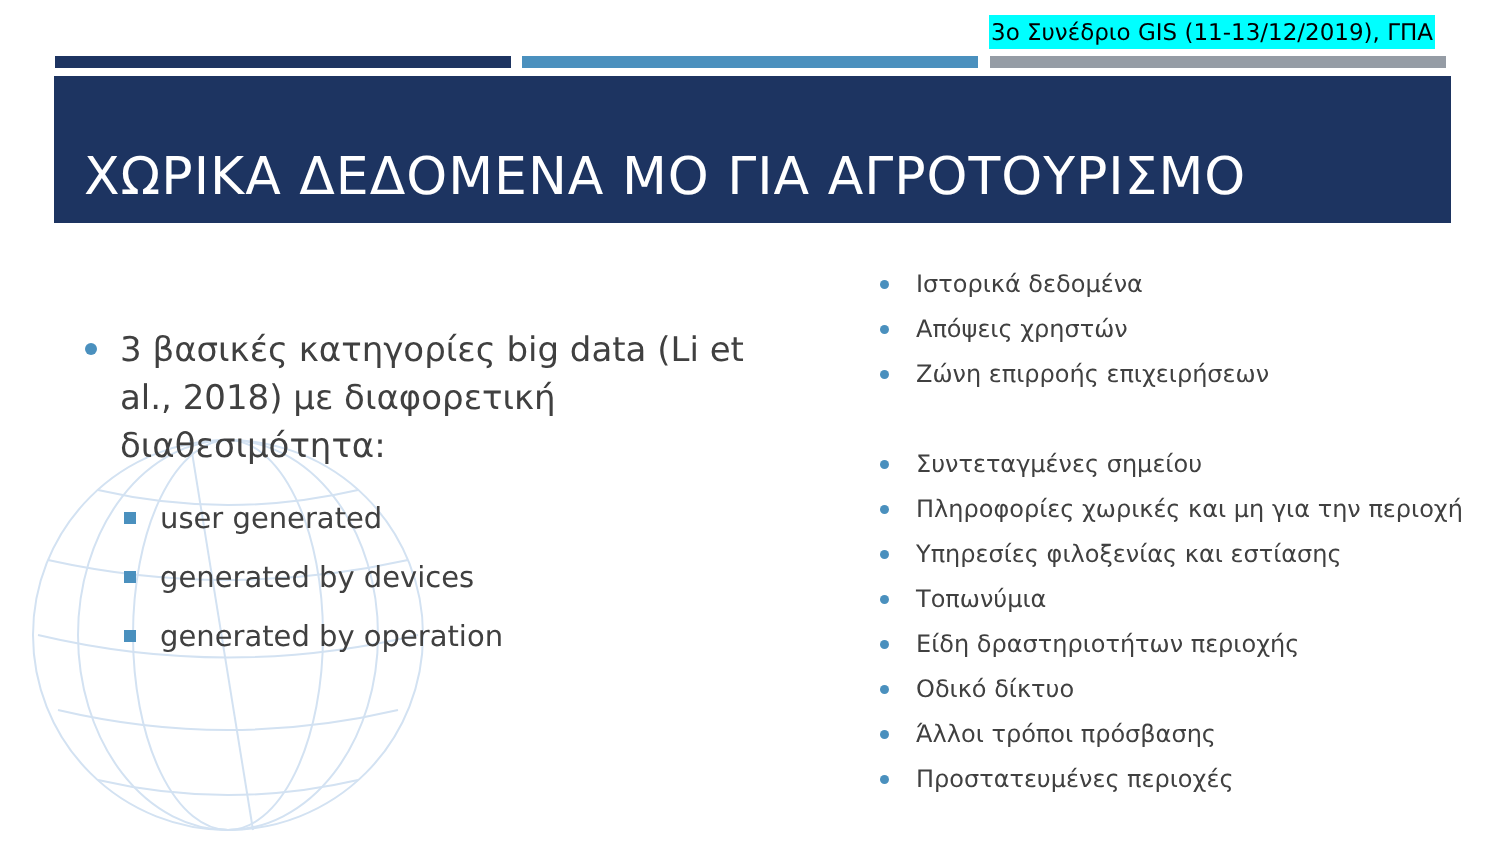3ο Συνέδριο GIS (11-13/12/2019), ΓΠΑ
ΧΩΡΙΚΑ ΔΕΔΟΜΕΝΑ ΜΟ ΓΙΑ ΑΓΡΟΤΟΥΡΙΣΜΟ
3 βασικές κατηγορίες big data (Li et al., 2018) με διαφορετική διαθεσιμότητα:
user generated
generated by devices
generated by operation
Ιστορικά δεδομένα
Απόψεις χρηστών
Ζώνη επιρροής επιχειρήσεων
Συντεταγμένες σημείου
Πληροφορίες χωρικές και μη για την περιοχή
Υπηρεσίες φιλοξενίας και εστίασης
Τοπωνύμια
Είδη δραστηριοτήτων περιοχής
Οδικό δίκτυο
Άλλοι τρόποι πρόσβασης
Προστατευμένες περιοχές